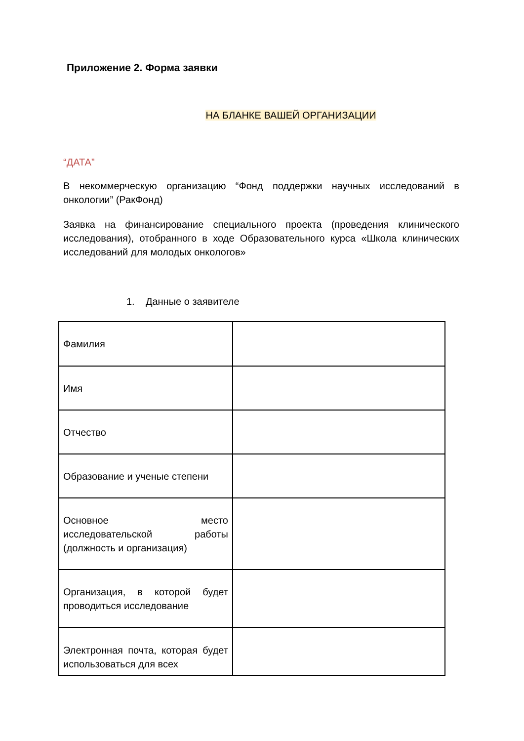Приложение 2. Форма заявки
НА БЛАНКЕ ВАШЕЙ ОРГАНИЗАЦИИ
“ДАТА”
В некоммерческую организацию “Фонд поддержки научных исследований в онкологии” (РакФонд)
Заявка на финансирование специального проекта (проведения клинического исследования), отобранного в ходе Образовательного курса «Школа клинических исследований для молодых онкологов»
1. Данные о заявителе
| Фамилия | |
| Имя | |
| Отчество | |
| Образование и ученые степени | |
| Основное место исследовательской работы (должность и организация) | |
| Организация, в которой будет проводиться исследование | |
| Электронная почта, которая будет использоваться для всех | |